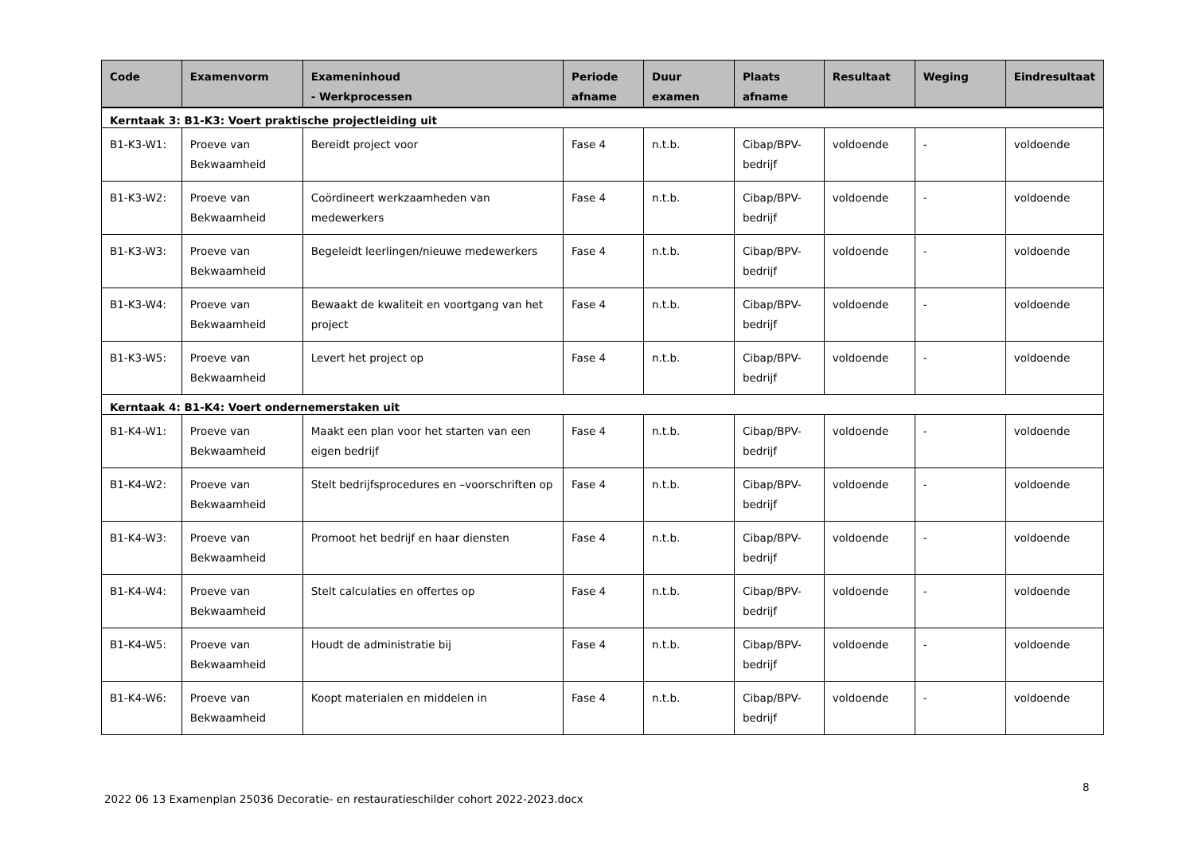| Code | Examenvorm | Exameninhoud - Werkprocessen | Periode afname | Duur examen | Plaats afname | Resultaat | Weging | Eindresultaat |
| --- | --- | --- | --- | --- | --- | --- | --- | --- |
| Kerntaak 3: B1-K3: Voert praktische projectleiding uit | | | | | | | | |
| B1-K3-W1: | Proeve van Bekwaamheid | Bereidt project voor | Fase 4 | n.t.b. | Cibap/BPV-bedrijf | voldoende | - | voldoende |
| B1-K3-W2: | Proeve van Bekwaamheid | Coördineert werkzaamheden van medewerkers | Fase 4 | n.t.b. | Cibap/BPV-bedrijf | voldoende | - | voldoende |
| B1-K3-W3: | Proeve van Bekwaamheid | Begeleidt leerlingen/nieuwe medewerkers | Fase 4 | n.t.b. | Cibap/BPV-bedrijf | voldoende | - | voldoende |
| B1-K3-W4: | Proeve van Bekwaamheid | Bewaakt de kwaliteit en voortgang van het project | Fase 4 | n.t.b. | Cibap/BPV-bedrijf | voldoende | - | voldoende |
| B1-K3-W5: | Proeve van Bekwaamheid | Levert het project op | Fase 4 | n.t.b. | Cibap/BPV-bedrijf | voldoende | - | voldoende |
| Kerntaak 4: B1-K4: Voert ondernemerstaken uit | | | | | | | | |
| B1-K4-W1: | Proeve van Bekwaamheid | Maakt een plan voor het starten van een eigen bedrijf | Fase 4 | n.t.b. | Cibap/BPV-bedrijf | voldoende | - | voldoende |
| B1-K4-W2: | Proeve van Bekwaamheid | Stelt bedrijfsprocedures en –voorschriften op | Fase 4 | n.t.b. | Cibap/BPV-bedrijf | voldoende | - | voldoende |
| B1-K4-W3: | Proeve van Bekwaamheid | Promoot het bedrijf en haar diensten | Fase 4 | n.t.b. | Cibap/BPV-bedrijf | voldoende | - | voldoende |
| B1-K4-W4: | Proeve van Bekwaamheid | Stelt calculaties en offertes op | Fase 4 | n.t.b. | Cibap/BPV-bedrijf | voldoende | - | voldoende |
| B1-K4-W5: | Proeve van Bekwaamheid | Houdt de administratie bij | Fase 4 | n.t.b. | Cibap/BPV-bedrijf | voldoende | - | voldoende |
| B1-K4-W6: | Proeve van Bekwaamheid | Koopt materialen en middelen in | Fase 4 | n.t.b. | Cibap/BPV-bedrijf | voldoende | - | voldoende |
2022 06 13 Examenplan 25036 Decoratie- en restauratieschilder cohort 2022-2023.docx
8